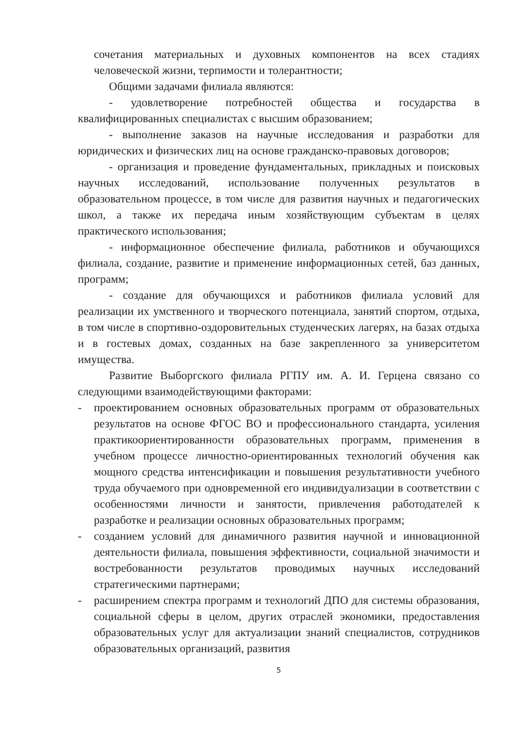сочетания материальных и духовных компонентов на всех стадиях человеческой жизни, терпимости и толерантности;
Общими задачами филиала являются:
- удовлетворение потребностей общества и государства в квалифицированных специалистах с высшим образованием;
- выполнение заказов на научные исследования и разработки для юридических и физических лиц на основе гражданско-правовых договоров;
- организация и проведение фундаментальных, прикладных и поисковых научных исследований, использование полученных результатов в образовательном процессе, в том числе для развития научных и педагогических школ, а также их передача иным хозяйствующим субъектам в целях практического использования;
- информационное обеспечение филиала, работников и обучающихся филиала, создание, развитие и применение информационных сетей, баз данных, программ;
- создание для обучающихся и работников филиала условий для реализации их умственного и творческого потенциала, занятий спортом, отдыха, в том числе в спортивно-оздоровительных студенческих лагерях, на базах отдыха и в гостевых домах, созданных на базе закрепленного за университетом имущества.
Развитие Выборгского филиала РГПУ им. А. И. Герцена связано со следующими взаимодействующими факторами:
- проектированием основных образовательных программ от образовательных результатов на основе ФГОС ВО и профессионального стандарта, усиления практикоориентированности образовательных программ, применения в учебном процессе личностно-ориентированных технологий обучения как мощного средства интенсификации и повышения результативности учебного труда обучаемого при одновременной его индивидуализации в соответствии с особенностями личности и занятости, привлечения работодателей к разработке и реализации основных образовательных программ;
- созданием условий для динамичного развития научной и инновационной деятельности филиала, повышения эффективности, социальной значимости и востребованности результатов проводимых научных исследований стратегическими партнерами;
- расширением спектра программ и технологий ДПО для системы образования, социальной сферы в целом, других отраслей экономики, предоставления образовательных услуг для актуализации знаний специалистов, сотрудников образовательных организаций, развития
5